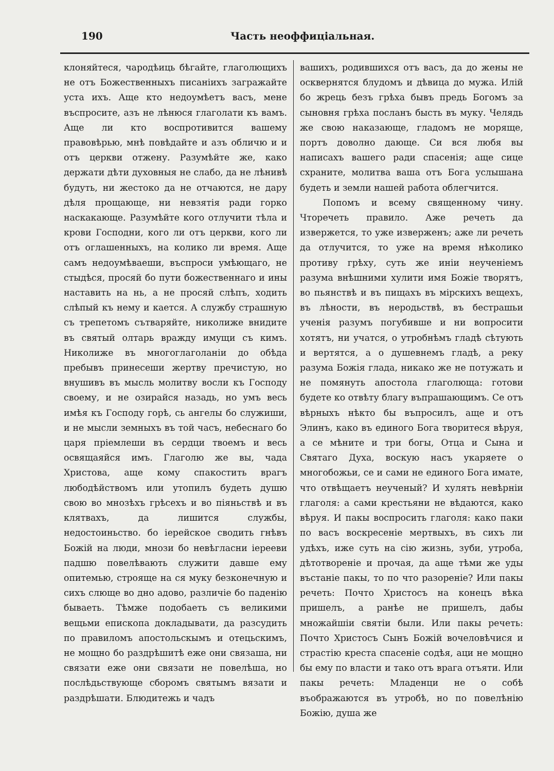190 Часть неоффиціальная.
клоняйтеся, чародѣиць бѣгайте, глаголющихъ не отъ Божественныхъ писаніихъ загражайте уста ихъ. Аще кто недоумѣетъ васъ, мене въспросите, азъ не лѣнюся глаголати къ вамъ. Аще ли кто воспротивится вашему правовѣрью, мнѣ повѣдайте и азъ обличю и и отъ церкви отжену. Разумѣйте же, како держати дѣти духовныя не слабо, да не лѣнивѣ будуть, ни жестоко да не отчаются, не дару дѣля прощающе, ни невзятія ради горко наскакающе. Разумѣйте кого отлучити тѣла и крови Господни, кого ли отъ церкви, кого ли отъ оглашенныхъ, на колико ли время. Аще самъ недоумѣваеши, въспроси умѣющаго, не стыдѣся, просяй бо пути божественнаго и ины наставить на нь, а не просяй слѣпъ, ходить слѣпый къ нему и кается. А службу страшную съ трепетомъ сътваряйте, николиже внидите въ святый олтарь вражду имущи съ кимъ. Николиже въ многоглаголаніи до обѣда пребывъ принесеши жертву пречистую, но внушивъ въ мысль молитву восли къ Господу своему, и не озирайся назадь, но умъ весь имѣя къ Господу горѣ, сь ангелы бо служиши, и не мысли земныхъ въ той часъ, небеснаго бо царя пріемлеши въ сердци твоемъ и весь освящаяйся имъ. Глаголю же вы, чада Христова, аще кому спакостить врагъ любодѣйствомъ или утопилъ будеть душю свою во мнозѣхъ грѣсехъ и во піяньствѣ и въ клятвахъ, да лишится службы, недостоиньство. бо іерейское сводить гнѣвъ Божій на люди, мнози бо невѣгласни іерееви падшю повелѣвають служити давше ему опитемью, строяще на ся муку безконечную и сихъ слюще во дно адово, различіе бо паденію бываеть. Тѣмже подобаеть съ великими вещьми епископа докладывати, да разсудить по правиломъ апостольскымъ и отецьскимъ, не мощно бо раздрѣшитѣ еже они связаша, ни связати еже они связати не повелѣша, но послѣдьствующе сборомъ святымъ вязати и раздрѣшати. Блюдитежь и чадъ
вашихъ, родившихся отъ васъ, да до жены не осквернятся блудомъ и дѣвица до мужа. Илій бо жрець безъ грѣха бывъ предь Богомъ за сыновня грѣха посланъ бысть въ муку. Челядь же свою наказающе, гладомъ не моряще, портъ доволно дающе. Си вся любя вы написахъ вашего ради спасенія; аще сице схраните, молитва ваша отъ Бога услышана будеть и земли нашей работа облегчится.
Попомъ и всему священному чину. Чторечеть правило. Аже речеть да извержется, то уже изверженъ; аже ли речеть да отлучится, то уже на время нѣколико противу грѣху, суть же иніи неученіемъ разума внѣшними хулити имя Божіе творятъ, во пьянствѣ и въ пищахъ въ мірскихъ вещехъ, въ лѣности, въ неродьствѣ, въ бестрашьи ученія разумъ погубивше и ни вопросити хотятъ, ни учатся, о утробнѣмъ гладѣ сѣтують и вертятся, а о душевнемъ гладѣ, а реку разума Божія глада, никако же не потужать и не помянуть апостола глаголюща: готови будете ко отвѣту благу въпрашающимъ. Се отъ вѣрныхъ нѣкто бы въпросилъ, аще и отъ Элинъ, како въ единого Бога творитеся вѣруя, а се мѣните и три богы, Отца и Сына и Святаго Духа, воскую насъ укаряете о многобожьи, се и сами не единого Бога имате, что отвѣщаетъ неученый? И хулять невѣрніи глаголя: а сами крестьяни не вѣдаются, како вѣруя. И пакы воспросить глаголя: како паки по васъ воскресеніе мертвыхъ, въ сихъ ли удѣхъ, иже суть на сію жизнь, зуби, утроба, дѣтотвореніе и прочая, да аще тѣми же уды въстаніе пакы, то по что разореніе? Или пакы речеть: Почто Христосъ на конецъ вѣка пришелъ, а ранѣе не пришелъ, дабы множайшіи святіи были. Или пакы речеть: Почто Христосъ Сынъ Божій вочеловѣчися и страстію креста спасеніе содѣя, аци не мощно бы ему по власти и тако отъ врага отъяти. Или пакы речеть: Младенци не о собѣ въображаются въ утробѣ, но по повелѣнію Божію, душа же